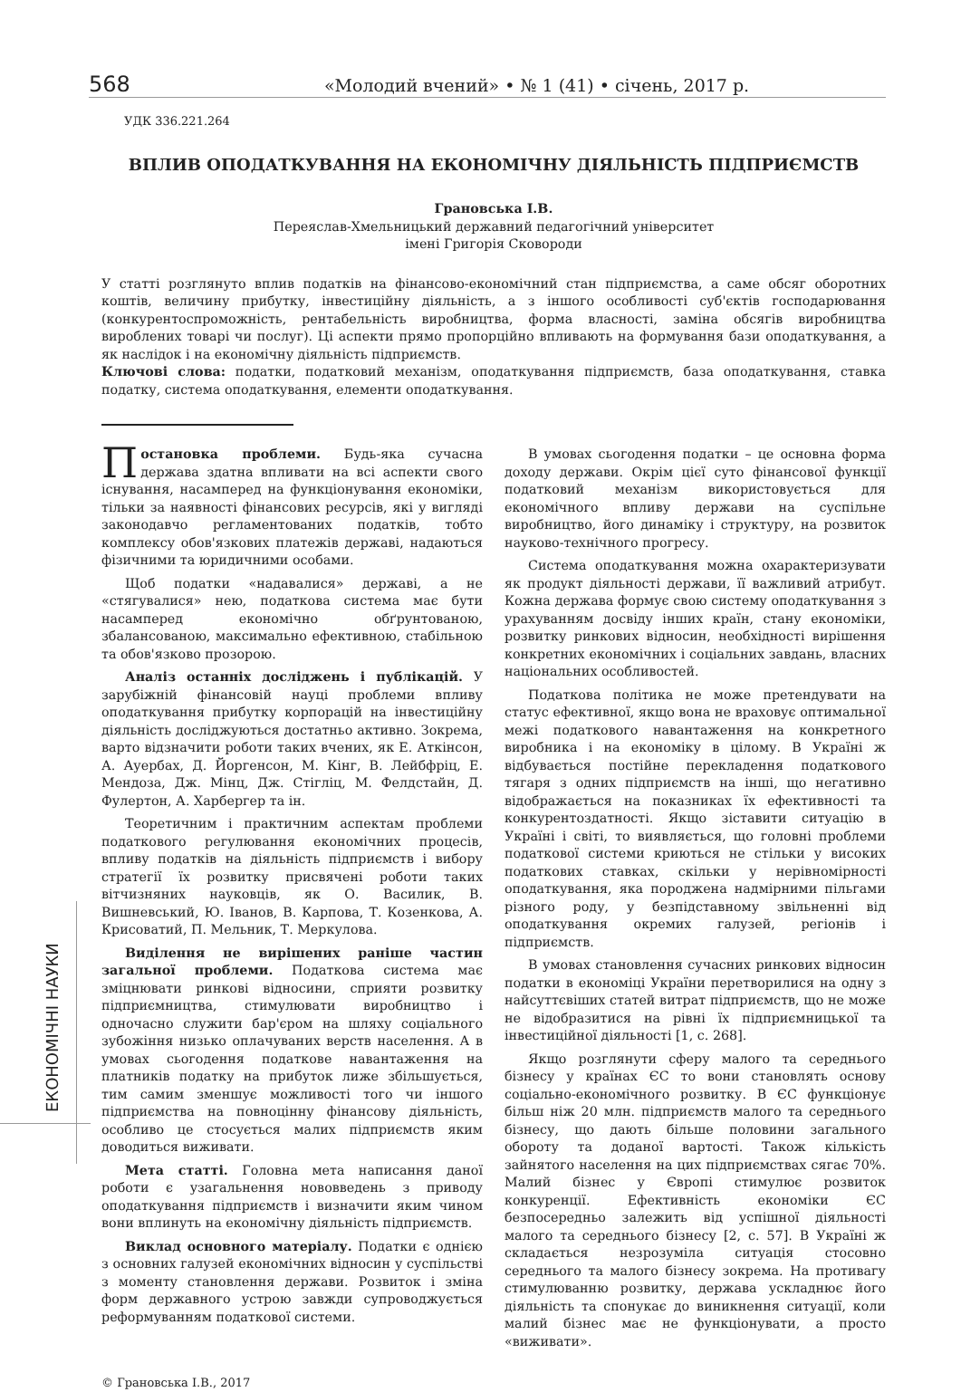568 «Молодий вчений» • № 1 (41) • січень, 2017 р.
ЕКОНОМІЧНІ НАУКИ
УДК 336.221.264
ВПЛИВ ОПОДАТКУВАННЯ НА ЕКОНОМІЧНУ ДІЯЛЬНІСТЬ ПІДПРИЄМСТВ
Грановська І.В.
Переяслав-Хмельницький державний педагогічний університет
імені Григорія Сковороди
У статті розглянуто вплив податків на фінансово-економічний стан підприємства, а саме обсяг оборотних коштів, величину прибутку, інвестиційну діяльність, а з іншого особливості суб'єктів господарювання (конкурентоспроможність, рентабельність виробництва, форма власності, заміна обсягів виробництва вироблених товарі чи послуг). Ці аспекти прямо пропорційно впливають на формування бази оподаткування, а як наслідок і на економічну діяльність підприємств.
Ключові слова: податки, податковий механізм, оподаткування підприємств, база оподаткування, ставка податку, система оподаткування, елементи оподаткування.
Постановка проблеми. Будь-яка сучасна держава здатна впливати на всі аспекти свого існування, насамперед на функціонування економіки, тільки за наявності фінансових ресурсів, які у вигляді законодавчо регламентованих податків, тобто комплексу обов'язкових платежів державі, надаються фізичними та юридичними особами.
Щоб податки «надавалися» державі, а не «стягувалися» нею, податкова система має бути насамперед економічно обґрунтованою, збалансованою, максимально ефективною, стабільною та обов'язково прозорою.
Аналіз останніх досліджень і публікацій. У зарубіжній фінансовій науці проблеми впливу оподаткування прибутку корпорацій на інвестиційну діяльність досліджуються достатньо активно. Зокрема, варто відзначити роботи таких вчених, як Е. Аткінсон, А. Ауербах, Д. Йоргенсон, М. Кінг, В. Лейбфріц, Е. Мендоза, Дж. Мінц, Дж. Стігліц, М. Фелдстайн, Д. Фулертон, А. Харбергер та ін.
Теоретичним і практичним аспектам проблеми податкового регулювання економічних процесів, впливу податків на діяльність підприємств і вибору стратегії їх розвитку присвячені роботи таких вітчизняних науковців, як О. Василик, В. Вишневський, Ю. Іванов, В. Карпова, Т. Козенкова, А. Крисоватий, П. Мельник, Т. Меркулова.
Виділення не вирішених раніше частин загальної проблеми. Податкова система має зміцнювати ринкові відносини, сприяти розвитку підприємництва, стимулювати виробництво і одночасно служити бар'єром на шляху соціального зубожіння низько оплачуваних верств населення. А в умовах сьогодення податкове навантаження на платників податку на прибуток лиже збільшується, тим самим зменшує можливості того чи іншого підприємства на повноцінну фінансову діяльність, особливо це стосується малих підприємств яким доводиться виживати.
Мета статті. Головна мета написання даної роботи є узагальнення нововведень з приводу оподаткування підприємств і визначити яким чином вони вплинуть на економічну діяльність підприємств.
Виклад основного матеріалу. Податки є однією з основних галузей економічних відносин у суспільстві з моменту становлення держави. Розвиток і зміна форм державного устрою завжди супроводжується реформуванням податкової системи.
В умовах сьогодення податки – це основна форма доходу держави. Окрім цієї суто фінансової функції податковий механізм використовується для економічного впливу держави на суспільне виробництво, його динаміку і структуру, на розвиток науково-технічного прогресу.
Система оподаткування можна охарактеризувати як продукт діяльності держави, її важливий атрибут. Кожна держава формує свою систему оподаткування з урахуванням досвіду інших країн, стану економіки, розвитку ринкових відносин, необхідності вирішення конкретних економічних і соціальних завдань, власних національних особливостей.
Податкова політика не може претендувати на статус ефективної, якщо вона не враховує оптимальної межі податкового навантаження на конкретного виробника і на економіку в цілому. В Україні ж відбувається постійне перекладення податкового тягаря з одних підприємств на інші, що негативно відображається на показниках їх ефективності та конкурентоздатності. Якщо зіставити ситуацію в Україні і світі, то виявляється, що головні проблеми податкової системи криються не стільки у високих податкових ставках, скільки у нерівномірності оподаткування, яка породжена надмірними пільгами різного роду, у безпідставному звільненні від оподаткування окремих галузей, регіонів і підприємств.
В умовах становлення сучасних ринкових відносин податки в економіці України перетворилися на одну з найсуттєвіших статей витрат підприємств, що не може не відобразитися на рівні їх підприємницької та інвестиційної діяльності [1, с. 268].
Якщо розглянути сферу малого та середнього бізнесу у країнах ЄС то вони становлять основу соціально-економічного розвитку. В ЄС функціонує більш ніж 20 млн. підприємств малого та середнього бізнесу, що дають більше половини загального обороту та доданої вартості. Також кількість зайнятого населення на цих підприємствах сягає 70%. Малий бізнес у Європі стимулює розвиток конкуренції. Ефективність економіки ЄС безпосередньо залежить від успішної діяльності малого та середнього бізнесу [2, с. 57]. В Україні ж складається незрозуміла ситуація стосовно середнього та малого бізнесу зокрема. На противагу стимулюванню розвитку, держава ускладнює його діяльність та спонукає до виникнення ситуації, коли малий бізнес має не функціонувати, а просто «виживати».
© Грановська І.В., 2017